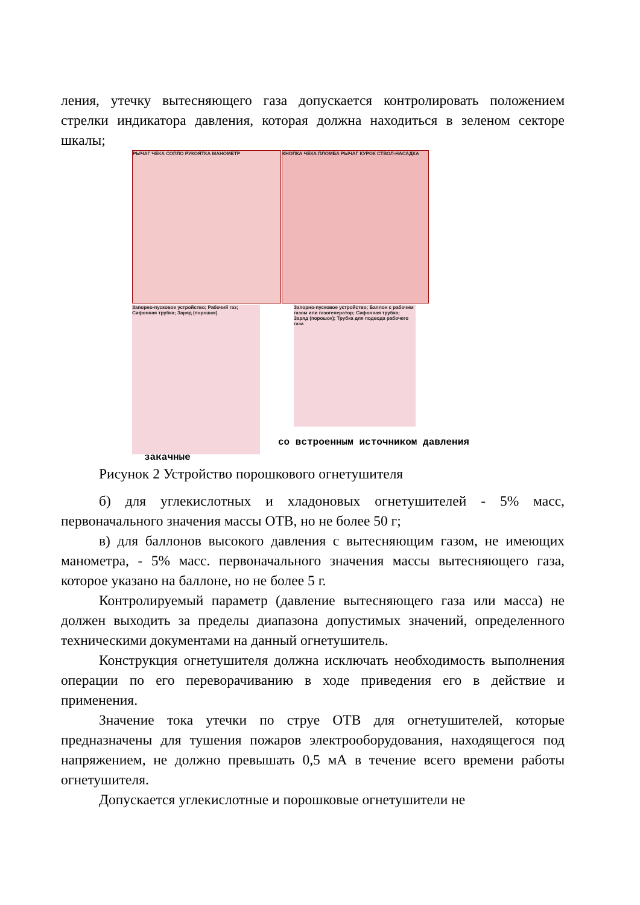ления, утечку вытесняющего газа допускается контролировать положением стрелки индикатора давления, которая должна находиться в зеленом секторе шкалы;
РЫЧАГ ЧЕКА СОПЛО РУКОЯТКА МАНОМЕТР
КНОПКА ЧЕКА ПЛОМБА РЫЧАГ КУРОК СТВОЛ-НАСАДКА
Запорно-пусковое устройство; Рабочий газ; Сифонная трубка; Заряд (порошок)
Запорно-пусковое устройство; Баллон с рабочим газом или газогенератор; Сифонная трубка; Заряд (порошок); Трубка для подвода рабочего газа
со встроенным источником давления
закачные
Рисунок 2 Устройство порошкового огнетушителя
б) для углекислотных и хладоновых огнетушителей - 5% масс, первоначального значения массы ОТВ, но не более 50 г;
в) для баллонов высокого давления с вытесняющим газом, не имеющих манометра, - 5% масс. первоначального значения массы вытесняющего газа, которое указано на баллоне, но не более 5 г.
Контролируемый параметр (давление вытесняющего газа или масса) не должен выходить за пределы диапазона допустимых значений, определенного техническими документами на данный огнетушитель.
Конструкция огнетушителя должна исключать необходимость выполнения операции по его переворачиванию в ходе приведения его в действие и применения.
Значение тока утечки по струе ОТВ для огнетушителей, которые предназначены для тушения пожаров электрооборудования, находящегося под напряжением, не должно превышать 0,5 мА в течение всего времени работы огнетушителя.
Допускается углекислотные и порошковые огнетушители не